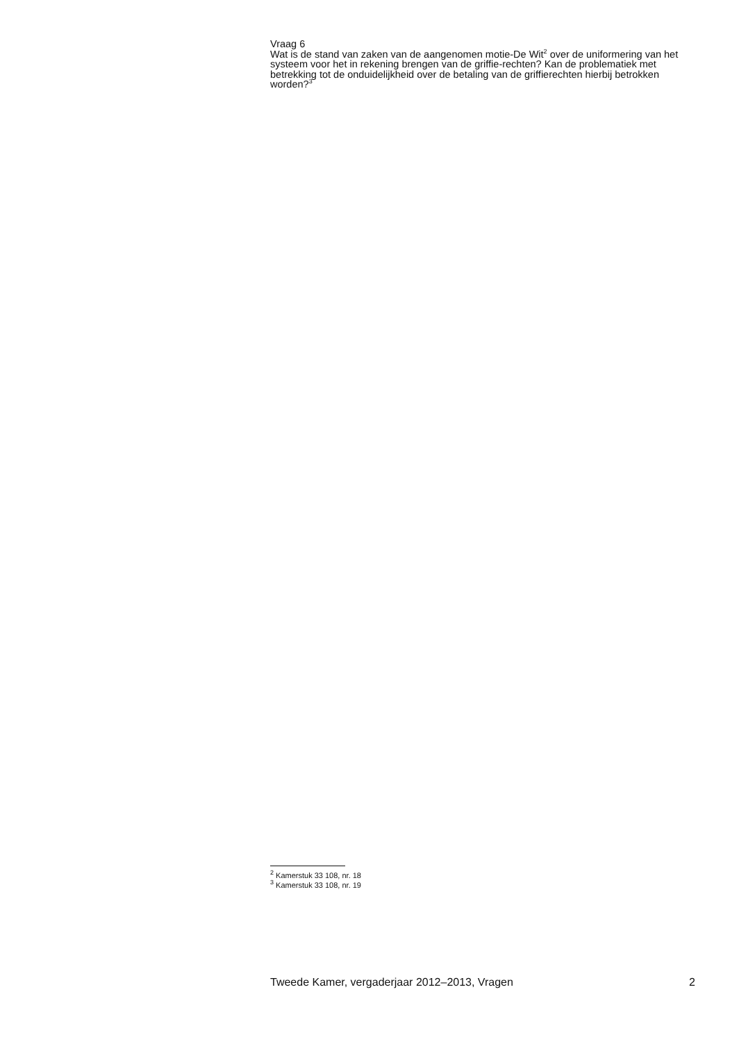Vraag 6
Wat is de stand van zaken van de aangenomen motie-De Wit<sup>2</sup> over de uniformering van het systeem voor het in rekening brengen van de griffie-rechten? Kan de problematiek met betrekking tot de onduidelijkheid over de betaling van de griffierechten hierbij betrokken worden?<sup>3</sup>
<sup>2</sup> Kamerstuk 33 108, nr. 18
<sup>3</sup> Kamerstuk 33 108, nr. 19
Tweede Kamer, vergaderjaar 2012–2013, Vragen 2